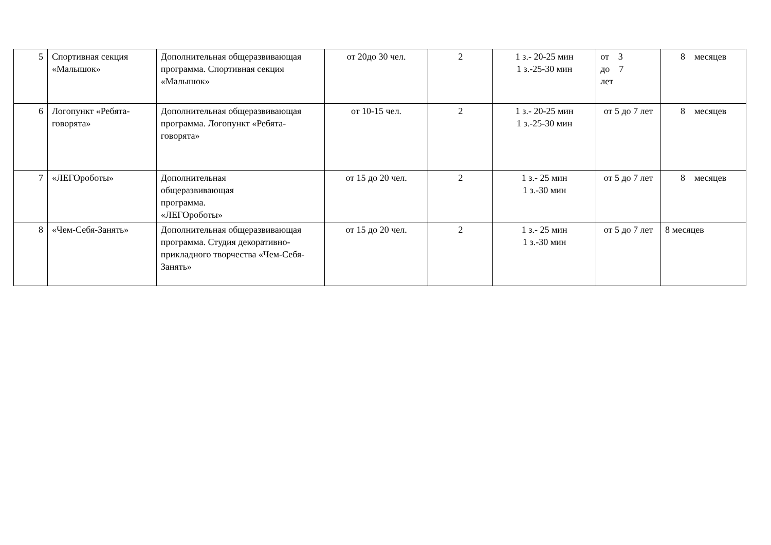| 5 | Спортивная секция «Малышок» | Дополнительная общеразвивающая программа. Спортивная секция «Малышок» | от 20до 30 чел. | 2 | 1 з.- 20-25 мин 1 з.-25-30 мин | от 3 до 7 лет | 8 месяцев |
| 6 | Логопункт «Ребята-говорята» | Дополнительная общеразвивающая программа. Логопункт «Ребята-говорята» | от 10-15 чел. | 2 | 1 з.- 20-25 мин 1 з.-25-30 мин | от 5 до 7 лет | 8 месяцев |
| 7 | «ЛЕГОроботы» | Дополнительная общеразвивающая программа. «ЛЕГОроботы» | от 15 до 20 чел. | 2 | 1 з.- 25 мин 1 з.-30 мин | от 5 до 7 лет | 8 месяцев |
| 8 | «Чем-Себя-Занять» | Дополнительная общеразвивающая программа. Студия декоративно-прикладного творчества «Чем-Себя-Занять» | от 15 до 20 чел. | 2 | 1 з.- 25 мин 1 з.-30 мин | от 5 до 7 лет | 8 месяцев |